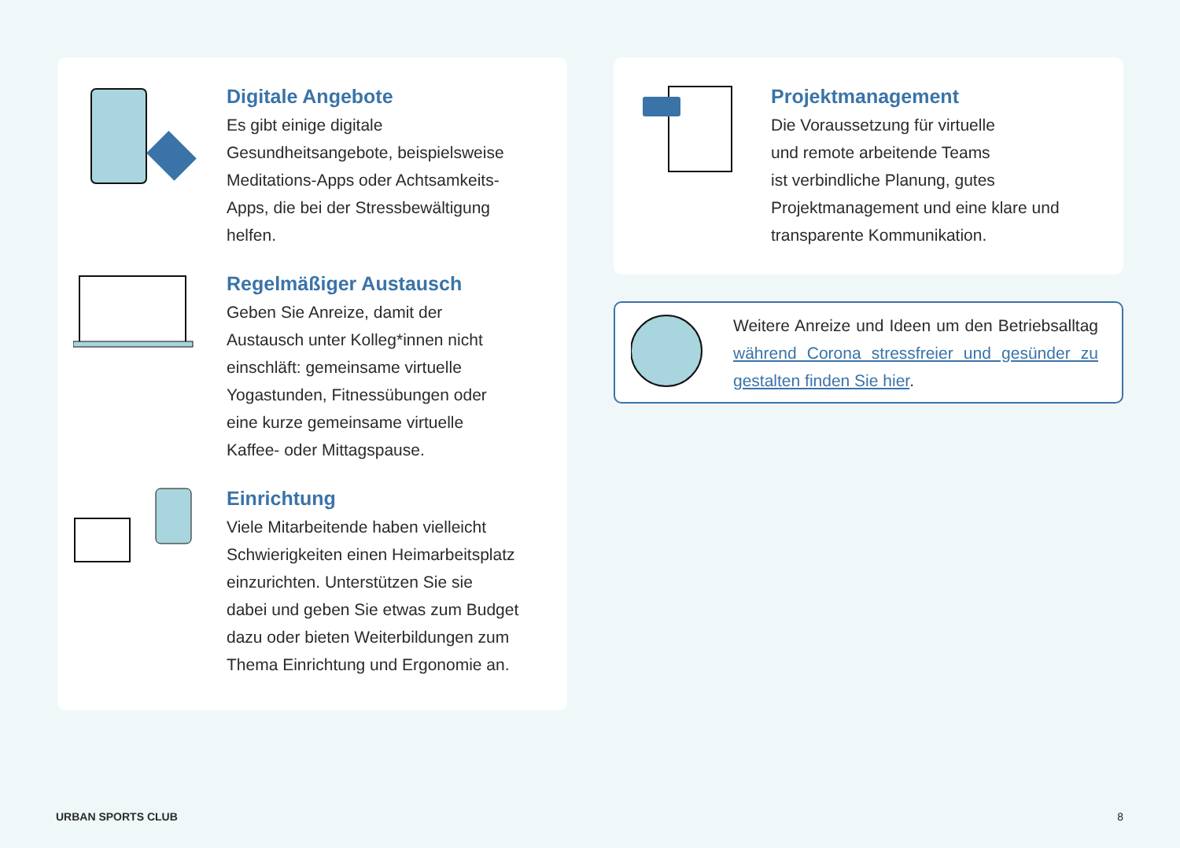Digitale Angebote
Es gibt einige digitale
Gesundheitsangebote, beispielsweise
Meditations-Apps oder Achtsamkeits-
Apps, die bei der Stressbewältigung
helfen.
Regelmäßiger Austausch
Geben Sie Anreize, damit der
Austausch unter Kolleg*innen nicht
einschläft: gemeinsame virtuelle
Yogastunden, Fitnessübungen oder
eine kurze gemeinsame virtuelle
Kaffee- oder Mittagspause.
Einrichtung
Viele Mitarbeitende haben vielleicht
Schwierigkeiten einen Heimarbeitsplatz
einzurichten. Unterstützen Sie sie
dabei und geben Sie etwas zum Budget
dazu oder bieten Weiterbildungen zum
Thema Einrichtung und Ergonomie an.
Projektmanagement
Die Voraussetzung für virtuelle
und remote arbeitende Teams
ist verbindliche Planung, gutes
Projektmanagement und eine klare und
transparente Kommunikation.
Weitere Anreize und Ideen um den Betriebsalltag während Corona stressfreier und gesünder zu gestalten finden Sie hier.
URBAN SPORTS CLUB 8